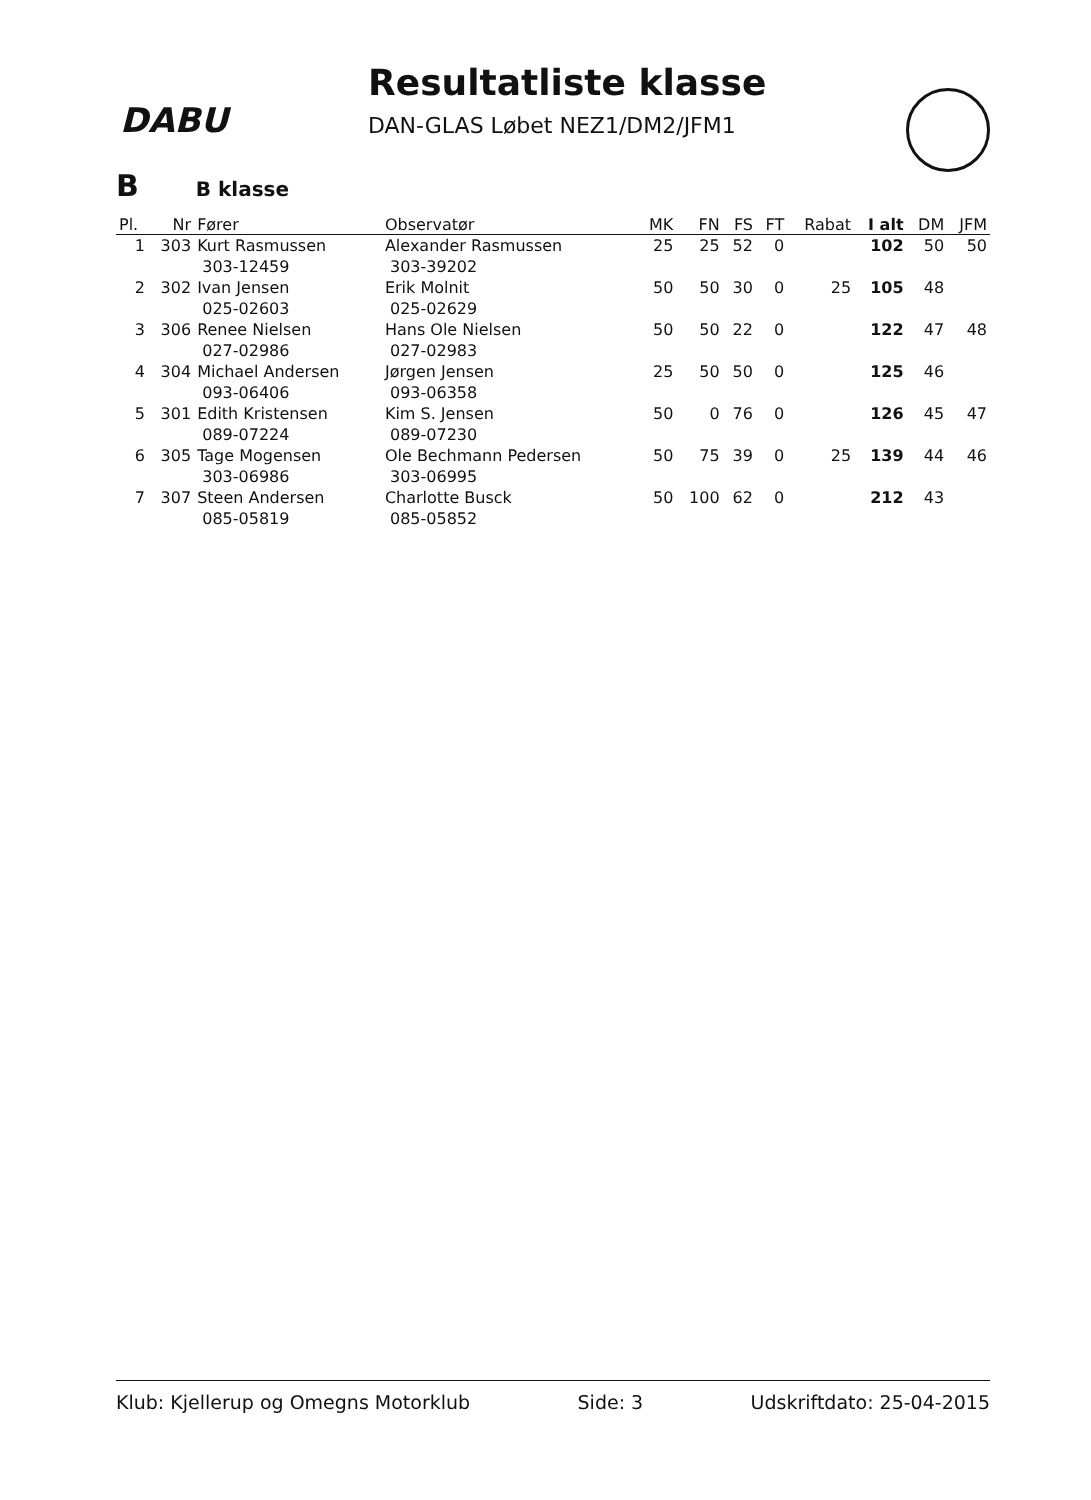DABU
Resultatliste klasse
DAN-GLAS Løbet NEZ1/DM2/JFM1
B B klasse
| Pl. | Nr | Fører | Observatør | MK | FN | FS | FT | Rabat | I alt | DM | JFM |
| --- | --- | --- | --- | --- | --- | --- | --- | --- | --- | --- | --- |
| 1 | 303 | Kurt Rasmussen 303-12459 | Alexander Rasmussen 303-39202 | 25 | 25 | 52 | 0 | | 102 | 50 | 50 |
| 2 | 302 | Ivan Jensen 025-02603 | Erik Molnit 025-02629 | 50 | 50 | 30 | 0 | 25 | 105 | 48 | |
| 3 | 306 | Renee Nielsen 027-02986 | Hans Ole Nielsen 027-02983 | 50 | 50 | 22 | 0 | | 122 | 47 | 48 |
| 4 | 304 | Michael Andersen 093-06406 | Jørgen Jensen 093-06358 | 25 | 50 | 50 | 0 | | 125 | 46 | |
| 5 | 301 | Edith Kristensen 089-07224 | Kim S. Jensen 089-07230 | 50 | 0 | 76 | 0 | | 126 | 45 | 47 |
| 6 | 305 | Tage Mogensen 303-06986 | Ole Bechmann Pedersen 303-06995 | 50 | 75 | 39 | 0 | 25 | 139 | 44 | 46 |
| 7 | 307 | Steen Andersen 085-05819 | Charlotte Busck 085-05852 | 50 | 100 | 62 | 0 | | 212 | 43 | |
Klub: Kjellerup og Omegns Motorklub Side: 3 Udskriftdato: 25-04-2015